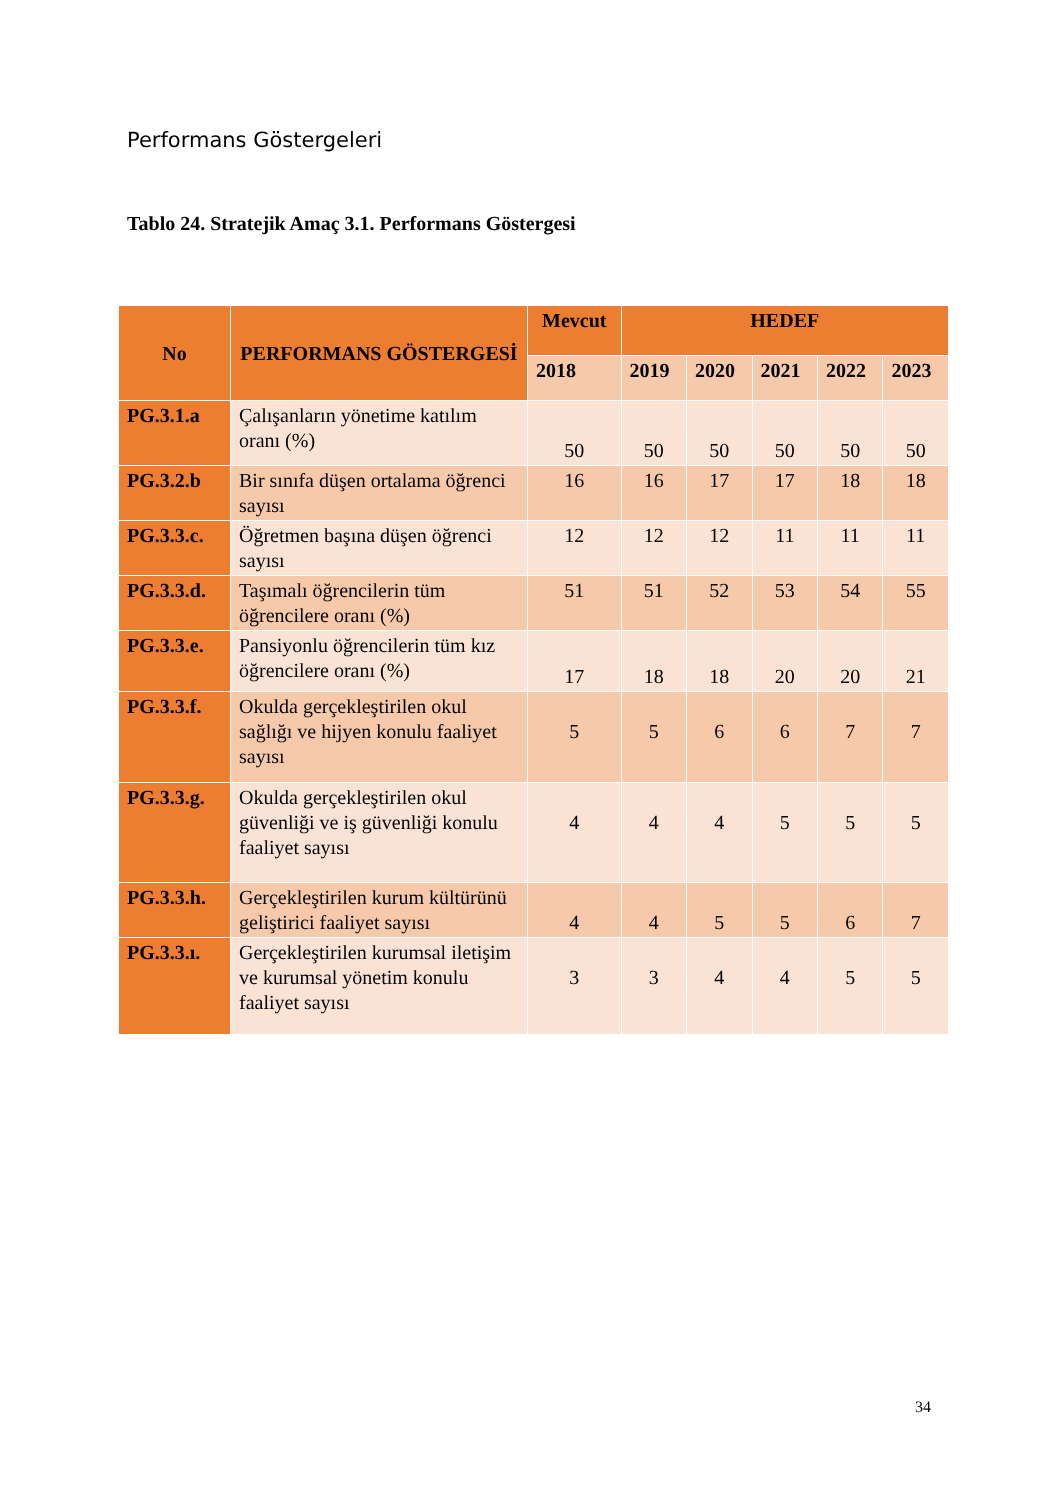Performans Göstergeleri
Tablo 24. Stratejik Amaç 3.1. Performans Göstergesi
| No | PERFORMANS GÖSTERGESİ | Mevcut | HEDEF | | | | |
| --- | --- | --- | --- | --- | --- | --- | --- |
| | | 2018 | 2019 | 2020 | 2021 | 2022 | 2023 |
| PG.3.1.a | Çalışanların yönetime katılım oranı (%) | 50 | 50 | 50 | 50 | 50 | 50 |
| PG.3.2.b | Bir sınıfa düşen ortalama öğrenci sayısı | 16 | 16 | 17 | 17 | 18 | 18 |
| PG.3.3.c. | Öğretmen başına düşen öğrenci sayısı | 12 | 12 | 12 | 11 | 11 | 11 |
| PG.3.3.d. | Taşımalı öğrencilerin tüm öğrencilere oranı (%) | 51 | 51 | 52 | 53 | 54 | 55 |
| PG.3.3.e. | Pansiyonlu öğrencilerin tüm kız öğrencilere oranı (%) | 17 | 18 | 18 | 20 | 20 | 21 |
| PG.3.3.f. | Okulda gerçekleştirilen okul sağlığı ve hijyen konulu faaliyet sayısı | 5 | 5 | 6 | 6 | 7 | 7 |
| PG.3.3.g. | Okulda gerçekleştirilen okul güvenliği ve iş güvenliği konulu faaliyet sayısı | 4 | 4 | 4 | 5 | 5 | 5 |
| PG.3.3.h. | Gerçekleştirilen kurum kültürünü geliştirici faaliyet sayısı | 4 | 4 | 5 | 5 | 6 | 7 |
| PG.3.3.ı. | Gerçekleştirilen kurumsal iletişim ve kurumsal yönetim konulu faaliyet sayısı | 3 | 3 | 4 | 4 | 5 | 5 |
34